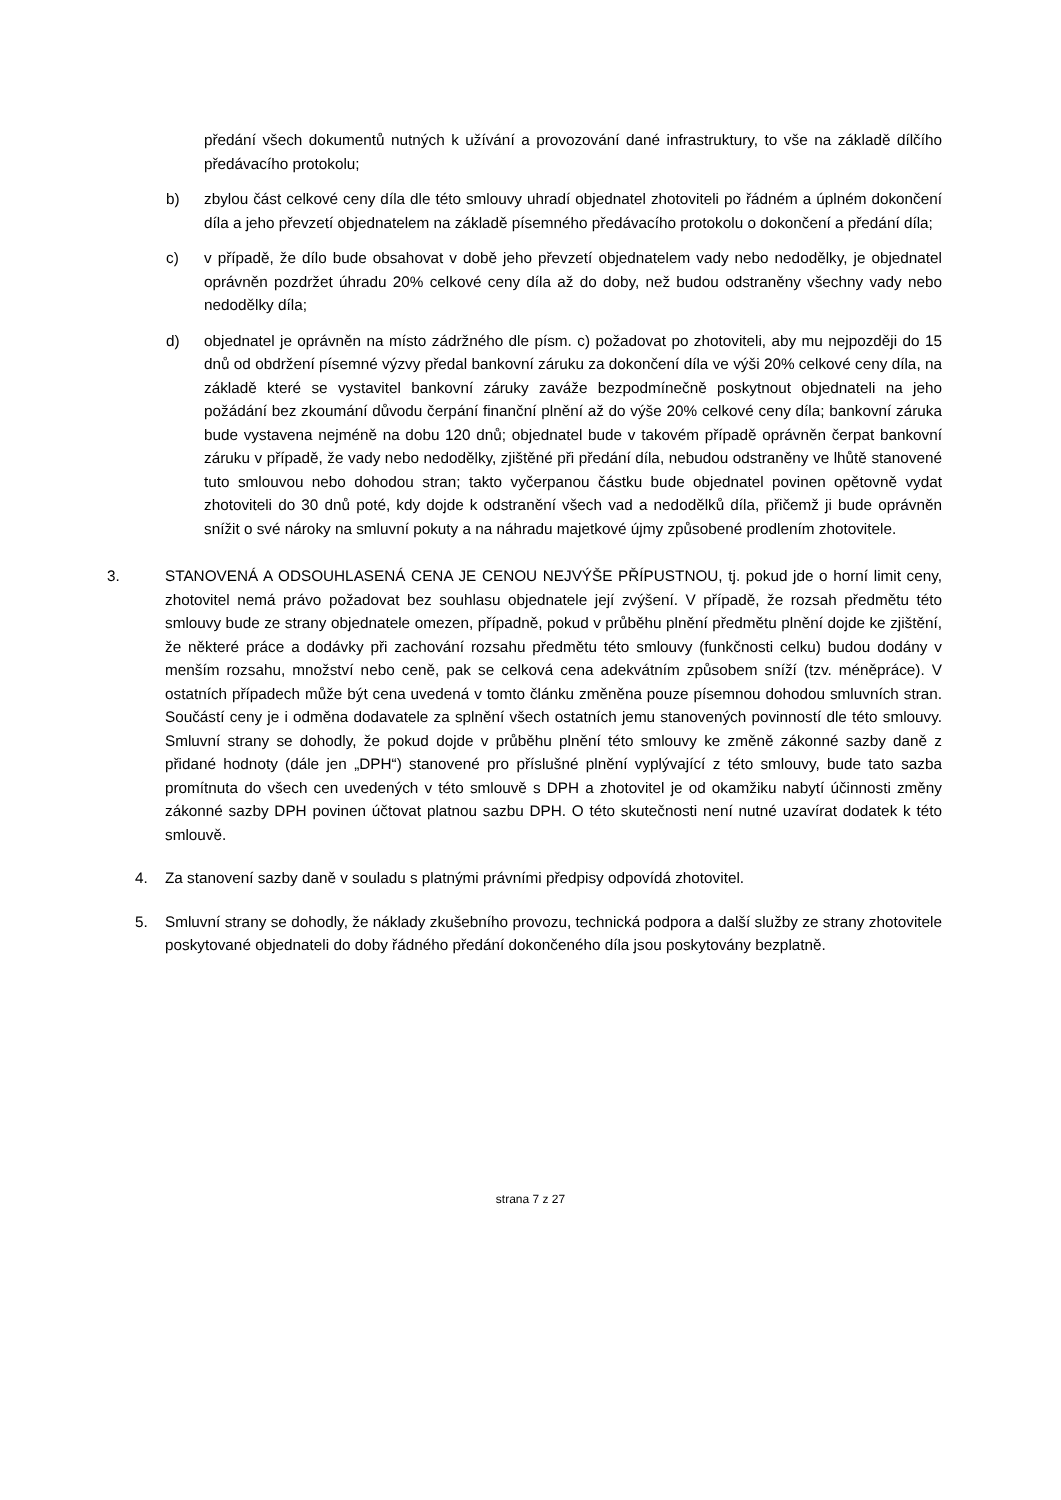předání všech dokumentů nutných k užívání a provozování dané infrastruktury, to vše na základě dílčího předávacího protokolu;
b) zbylou část celkové ceny díla dle této smlouvy uhradí objednatel zhotoviteli po řádném a úplném dokončení díla a jeho převzetí objednatelem na základě písemného předávacího protokolu o dokončení a předání díla;
c) v případě, že dílo bude obsahovat v době jeho převzetí objednatelem vady nebo nedodělky, je objednatel oprávněn pozdržet úhradu 20% celkové ceny díla až do doby, než budou odstraněny všechny vady nebo nedodělky díla;
d) objednatel je oprávněn na místo zádržného dle písm. c) požadovat po zhotoviteli, aby mu nejpozději do 15 dnů od obdržení písemné výzvy předal bankovní záruku za dokončení díla ve výši 20% celkové ceny díla, na základě které se vystavitel bankovní záruky zaváže bezpodmínečně poskytnout objednateli na jeho požádání bez zkoumání důvodu čerpání finanční plnění až do výše 20% celkové ceny díla; bankovní záruka bude vystavena nejméně na dobu 120 dnů; objednatel bude v takovém případě oprávněn čerpat bankovní záruku v případě, že vady nebo nedodělky, zjištěné při předání díla, nebudou odstraněny ve lhůtě stanovené tuto smlouvou nebo dohodou stran; takto vyčerpanou částku bude objednatel povinen opětovně vydat zhotoviteli do 30 dnů poté, kdy dojde k odstranění všech vad a nedodělků díla, přičemž ji bude oprávněn snížit o své nároky na smluvní pokuty a na náhradu majetkové újmy způsobené prodlením zhotovitele.
3. STANOVENÁ A ODSOUHLASENÁ CENA JE CENOU NEJVÝŠE PŘÍPUSTNOU, tj. pokud jde o horní limit ceny, zhotovitel nemá právo požadovat bez souhlasu objednatele její zvýšení. V případě, že rozsah předmětu této smlouvy bude ze strany objednatele omezen, případně, pokud v průběhu plnění předmětu plnění dojde ke zjištění, že některé práce a dodávky při zachování rozsahu předmětu této smlouvy (funkčnosti celku) budou dodány v menším rozsahu, množství nebo ceně, pak se celková cena adekvátním způsobem sníží (tzv. méněpráce). V ostatních případech může být cena uvedená v tomto článku změněna pouze písemnou dohodou smluvních stran. Součástí ceny je i odměna dodavatele za splnění všech ostatních jemu stanovených povinností dle této smlouvy. Smluvní strany se dohodly, že pokud dojde v průběhu plnění této smlouvy ke změně zákonné sazby daně z přidané hodnoty (dále jen „DPH“) stanovené pro příslušné plnění vyplývající z této smlouvy, bude tato sazba promítnuta do všech cen uvedených v této smlouvě s DPH a zhotovitel je od okamžiku nabytí účinnosti změny zákonné sazby DPH povinen účtovat platnou sazbu DPH. O této skutečnosti není nutné uzavírat dodatek k této smlouvě.
4. Za stanovení sazby daně v souladu s platnými právními předpisy odpovídá zhotovitel.
5. Smluvní strany se dohodly, že náklady zkušebního provozu, technická podpora a další služby ze strany zhotovitele poskytované objednateli do doby řádného předání dokončeného díla jsou poskytovány bezplatně.
strana 7 z 27